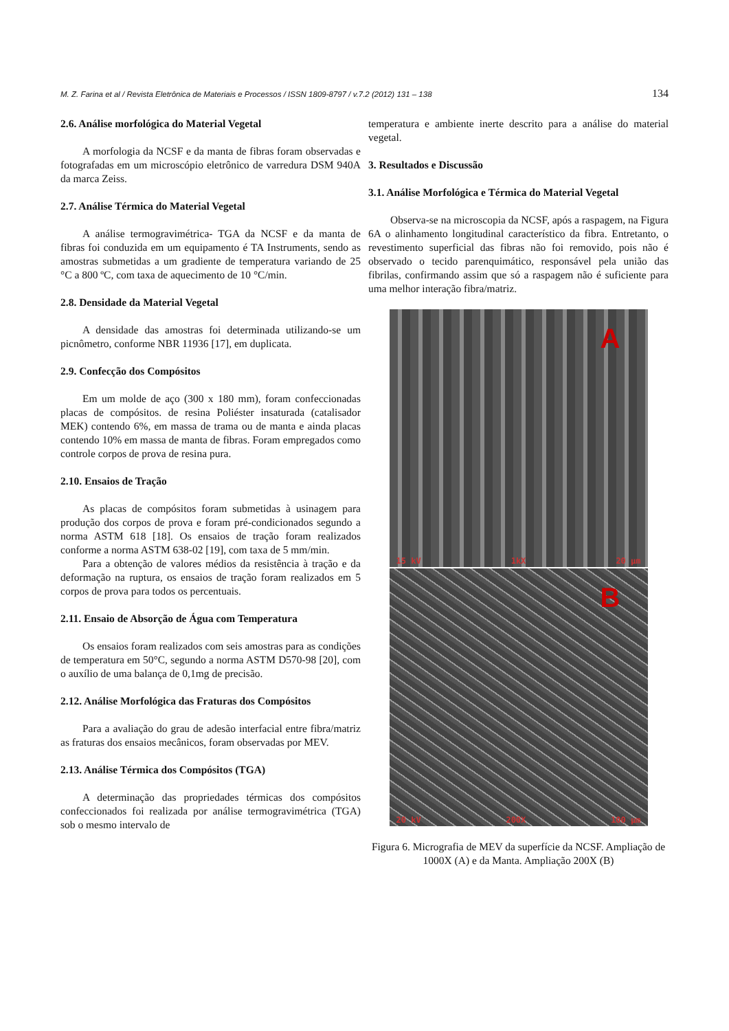M. Z. Farina et al / Revista Eletrônica de Materiais e Processos / ISSN 1809-8797 / v.7.2 (2012) 131 – 138 134
2.6. Análise morfológica do Material Vegetal
A morfologia da NCSF e da manta de fibras foram observadas e fotografadas em um microscópio eletrônico de varredura DSM 940A da marca Zeiss.
2.7. Análise Térmica do Material Vegetal
A análise termogravimétrica- TGA da NCSF e da manta de fibras foi conduzida em um equipamento é TA Instruments, sendo as amostras submetidas a um gradiente de temperatura variando de 25 °C a 800 ºC, com taxa de aquecimento de 10 °C/min.
2.8. Densidade da Material Vegetal
A densidade das amostras foi determinada utilizando-se um picnômetro, conforme NBR 11936 [17], em duplicata.
2.9. Confecção dos Compósitos
Em um molde de aço (300 x 180 mm), foram confeccionadas placas de compósitos. de resina Poliéster insaturada (catalisador MEK) contendo 6%, em massa de trama ou de manta e ainda placas contendo 10% em massa de manta de fibras. Foram empregados como controle corpos de prova de resina pura.
2.10. Ensaios de Tração
As placas de compósitos foram submetidas à usinagem para produção dos corpos de prova e foram pré-condicionados segundo a norma ASTM 618 [18]. Os ensaios de tração foram realizados conforme a norma ASTM 638-02 [19], com taxa de 5 mm/min.
Para a obtenção de valores médios da resistência à tração e da deformação na ruptura, os ensaios de tração foram realizados em 5 corpos de prova para todos os percentuais.
2.11. Ensaio de Absorção de Água com Temperatura
Os ensaios foram realizados com seis amostras para as condições de temperatura em 50°C, segundo a norma ASTM D570-98 [20], com o auxílio de uma balança de 0,1mg de precisão.
2.12. Análise Morfológica das Fraturas dos Compósitos
Para a avaliação do grau de adesão interfacial entre fibra/matriz as fraturas dos ensaios mecânicos, foram observadas por MEV.
2.13. Análise Térmica dos Compósitos (TGA)
A determinação das propriedades térmicas dos compósitos confeccionados foi realizada por análise termogravimétrica (TGA) sob o mesmo intervalo de
temperatura e ambiente inerte descrito para a análise do material vegetal.
3. Resultados e Discussão
3.1. Análise Morfológica e Térmica do Material Vegetal
Observa-se na microscopia da NCSF, após a raspagem, na Figura 6A o alinhamento longitudinal característico da fibra. Entretanto, o revestimento superficial das fibras não foi removido, pois não é observado o tecido parenquimático, responsável pela união das fibrilas, confirmando assim que só a raspagem não é suficiente para uma melhor interação fibra/matriz.
A
15 kV 1kX 20 µm
B
20 kV 200X 100 µm
Figura 6. Micrografia de MEV da superfície da NCSF. Ampliação de 1000X (A) e da Manta. Ampliação 200X (B)